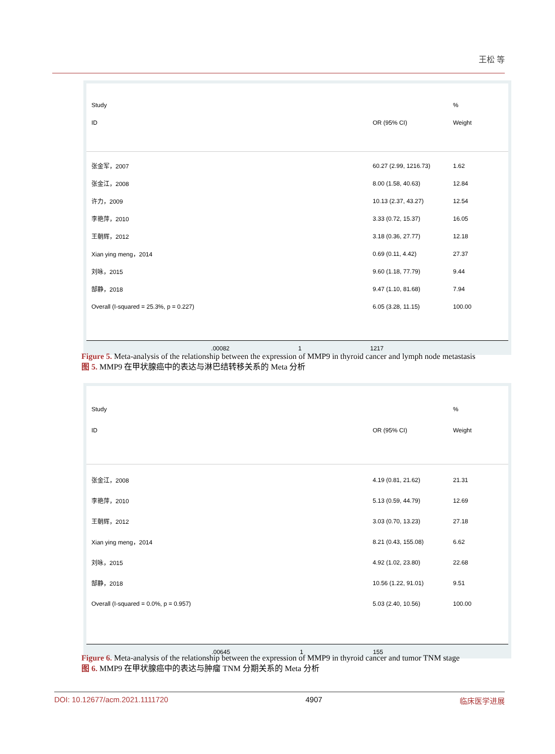王松 等
Study %
ID OR (95% CI) Weight
张金军，2007 60.27 (2.99, 1216.73) 1.62
张金江，2008 8.00 (1.58, 40.63) 12.84
许力，2009 10.13 (2.37, 43.27) 12.54
李艳萍，2010 3.33 (0.72, 15.37) 16.05
王朝辉，2012 3.18 (0.36, 27.77) 12.18
Xian ying meng，2014 0.69 (0.11, 4.42) 27.37
刘咏，2015 9.60 (1.18, 77.79) 9.44
郜静，2018 9.47 (1.10, 81.68) 7.94
Overall (I-squared = 25.3%, p = 0.227) 6.05 (3.28, 11.15) 100.00
.00082 1 1217
Figure 5. Meta-analysis of the relationship between the expression of MMP9 in thyroid cancer and lymph node metastasis
图 5. MMP9 在甲状腺癌中的表达与淋巴结转移关系的 Meta 分析
Study %
ID OR (95% CI) Weight
张金江，2008 4.19 (0.81, 21.62) 21.31
李艳萍，2010 5.13 (0.59, 44.79) 12.69
王朝辉，2012 3.03 (0.70, 13.23) 27.18
Xian ying meng，2014 8.21 (0.43, 155.08) 6.62
刘咏，2015 4.92 (1.02, 23.80) 22.68
郜静，2018 10.56 (1.22, 91.01) 9.51
Overall (I-squared = 0.0%, p = 0.957) 5.03 (2.40, 10.56) 100.00
.00645 1 155
Figure 6. Meta-analysis of the relationship between the expression of MMP9 in thyroid cancer and tumor TNM stage
图 6. MMP9 在甲状腺癌中的表达与肿瘤 TNM 分期关系的 Meta 分析
DOI: 10.12677/acm.2021.1111720 4907 临床医学进展